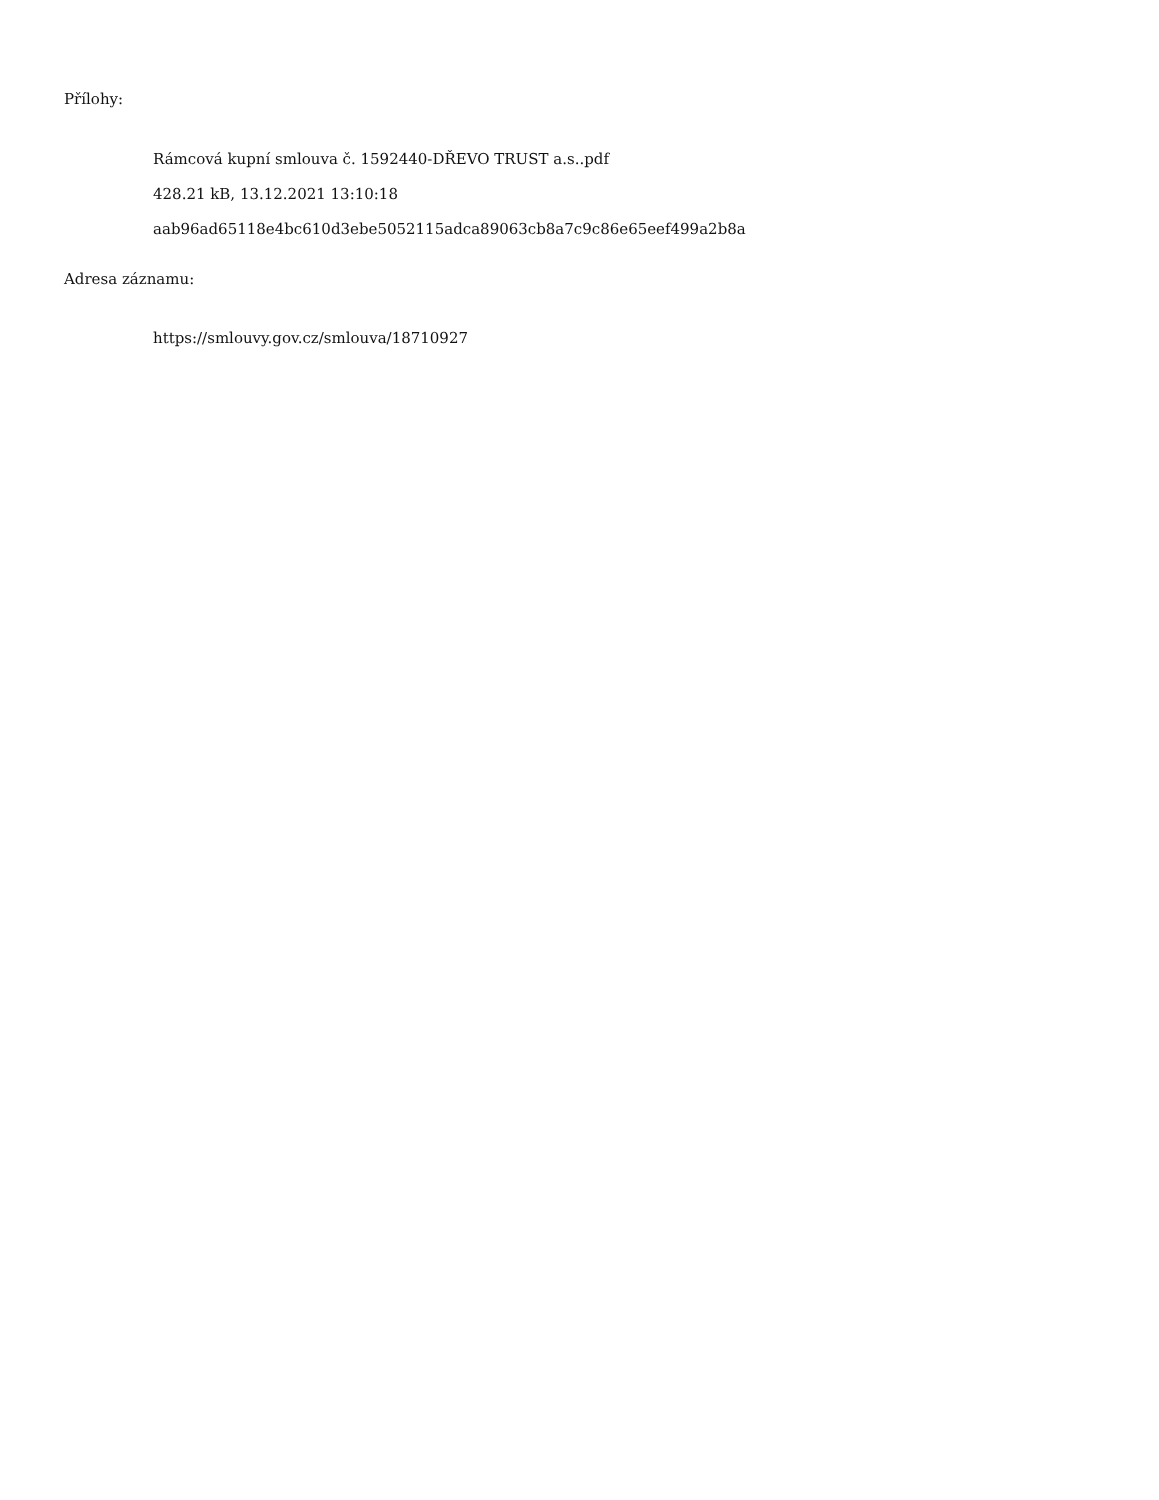Přílohy:
Rámcová kupní smlouva č. 1592440-DŘEVO TRUST a.s..pdf
428.21 kB, 13.12.2021 13:10:18
aab96ad65118e4bc610d3ebe5052115adca89063cb8a7c9c86e65eef499a2b8a
Adresa záznamu:
https://smlouvy.gov.cz/smlouva/18710927